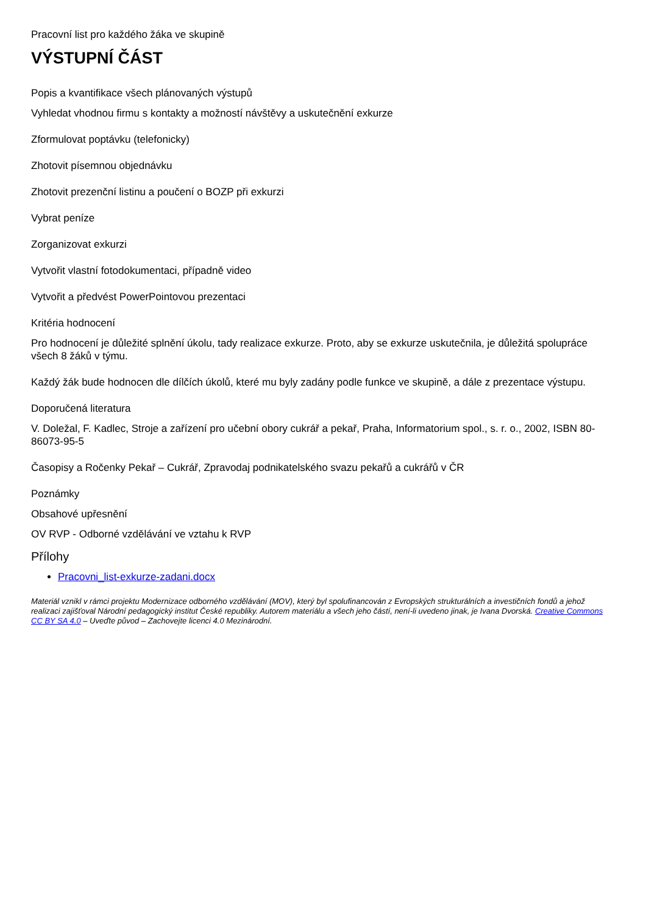Pracovní list pro každého žáka ve skupině
VÝSTUPNÍ ČÁST
Popis a kvantifikace všech plánovaných výstupů
Vyhledat vhodnou firmu s kontakty a možností návštěvy a uskutečnění exkurze
Zformulovat poptávku (telefonicky)
Zhotovit písemnou objednávku
Zhotovit prezenční listinu a poučení o BOZP při exkurzi
Vybrat peníze
Zorganizovat exkurzi
Vytvořit vlastní fotodokumentaci, případně video
Vytvořit a předvést PowerPointovou prezentaci
Kritéria hodnocení
Pro hodnocení je důležité splnění úkolu, tady realizace exkurze. Proto, aby se exkurze uskutečnila, je důležitá spolupráce všech 8 žáků v týmu.
Každý žák bude hodnocen dle dílčích úkolů, které mu byly zadány podle funkce ve skupině, a dále z prezentace výstupu.
Doporučená literatura
V. Doležal, F. Kadlec, Stroje a zařízení pro učební obory cukrář a pekař, Praha, Informatorium spol., s. r. o., 2002, ISBN 80-86073-95-5
Časopisy a Ročenky Pekař – Cukrář, Zpravodaj podnikatelského svazu pekařů a cukrářů v ČR
Poznámky
Obsahové upřesnění
OV RVP - Odborné vzdělávání ve vztahu k RVP
Přílohy
Pracovni_list-exkurze-zadani.docx
Materiál vznikl v rámci projektu Modernizace odborného vzdělávání (MOV), který byl spolufinancován z Evropských strukturálních a investičních fondů a jehož realizaci zajišťoval Národní pedagogický institut České republiky. Autorem materiálu a všech jeho částí, není-li uvedeno jinak, je Ivana Dvorská. Creative Commons CC BY SA 4.0 – Uveďte původ – Zachovejte licenci 4.0 Mezinárodní.